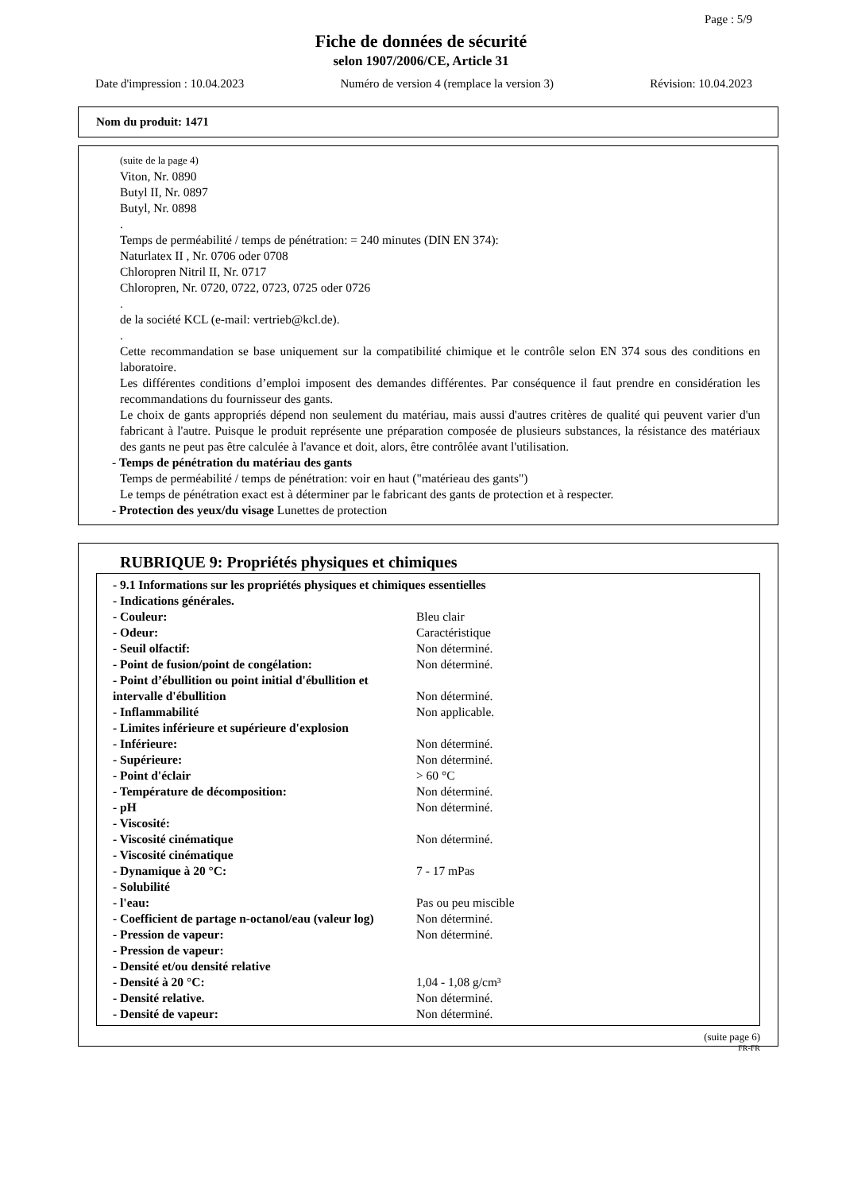Page : 5/9
Fiche de données de sécurité
selon 1907/2006/CE, Article 31
Date d'impression : 10.04.2023 Numéro de version 4 (remplace la version 3) Révision: 10.04.2023
Nom du produit: 1471
(suite de la page 4)
Viton, Nr. 0890
Butyl II, Nr. 0897
Butyl, Nr. 0898
.
Temps de perméabilité / temps de pénétration: = 240 minutes (DIN EN 374):
Naturlatex II , Nr. 0706 oder 0708
Chloropren Nitril II, Nr. 0717
Chloropren, Nr. 0720, 0722, 0723, 0725 oder 0726
.
de la société KCL (e-mail: vertrieb@kcl.de).
.
Cette recommandation se base uniquement sur la compatibilité chimique et le contrôle selon EN 374 sous des conditions en laboratoire.
Les différentes conditions d’emploi imposent des demandes différentes. Par conséquence il faut prendre en considération les recommandations du fournisseur des gants.
Le choix de gants appropriés dépend non seulement du matériau, mais aussi d'autres critères de qualité qui peuvent varier d'un fabricant à l'autre. Puisque le produit représente une préparation composée de plusieurs substances, la résistance des matériaux des gants ne peut pas être calculée à l'avance et doit, alors, être contrôlée avant l'utilisation.
- Temps de pénétration du matériau des gants
Temps de perméabilité / temps de pénétration: voir en haut ("matérieau des gants")
Le temps de pénétration exact est à déterminer par le fabricant des gants de protection et à respecter.
- Protection des yeux/du visage Lunettes de protection
RUBRIQUE 9: Propriétés physiques et chimiques
| - 9.1 Informations sur les propriétés physiques et chimiques essentielles | |
| - Indications générales. | |
| - Couleur: | Bleu clair |
| - Odeur: | Caractéristique |
| - Seuil olfactif: | Non déterminé. |
| - Point de fusion/point de congélation: | Non déterminé. |
| - Point d’ébullition ou point initial d'ébullition et intervalle d'ébullition | Non déterminé. |
| - Inflammabilité | Non applicable. |
| - Limites inférieure et supérieure d'explosion | |
| - Inférieure: | Non déterminé. |
| - Supérieure: | Non déterminé. |
| - Point d'éclair | > 60 °C |
| - Température de décomposition: | Non déterminé. |
| - pH | Non déterminé. |
| - Viscosité: | |
| - Viscosité cinématique | Non déterminé. |
| - Viscosité cinématique | |
| - Dynamique à 20 °C: | 7 - 17 mPas |
| - Solubilité | |
| - l'eau: | Pas ou peu miscible |
| - Coefficient de partage n-octanol/eau (valeur log) | Non déterminé. |
| - Pression de vapeur: | Non déterminé. |
| - Pression de vapeur: | |
| - Densité et/ou densité relative | |
| - Densité à 20 °C: | 1,04 - 1,08 g/cm³ |
| - Densité relative. | Non déterminé. |
| - Densité de vapeur: | Non déterminé. |
(suite page 6)
FR-FR